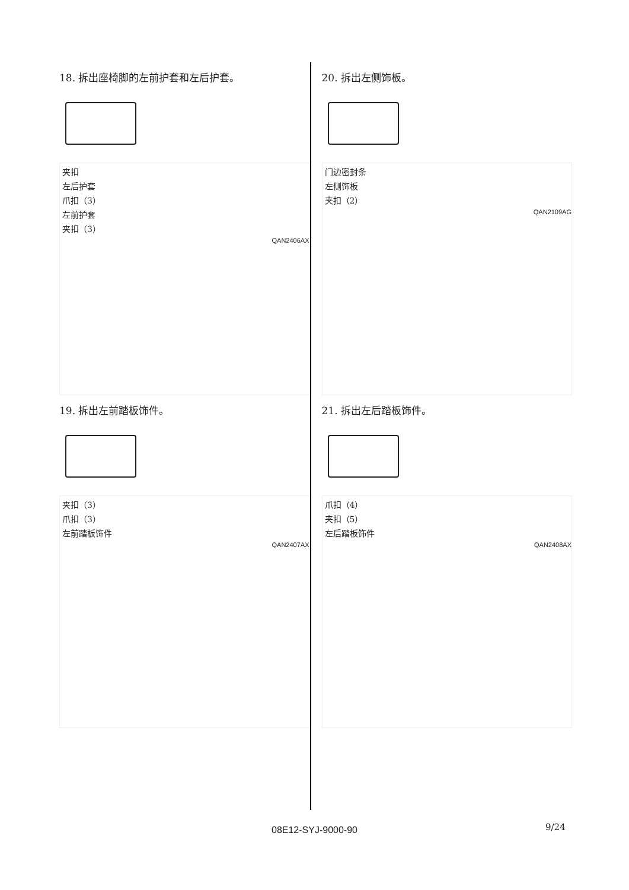18. 拆出座椅脚的左前护套和左后护套。
夹扣
左后护套
爪扣（3）
左前护套
夹扣（3）
QAN2406AX
19. 拆出左前踏板饰件。
夹扣（3）
爪扣（3）
左前踏板饰件
QAN2407AX
20. 拆出左侧饰板。
门边密封条
左侧饰板
夹扣（2）
QAN2109AG
21. 拆出左后踏板饰件。
爪扣（4）
夹扣（5）
左后踏板饰件
QAN2408AX
08E12-SYJ-9000-90 9/24